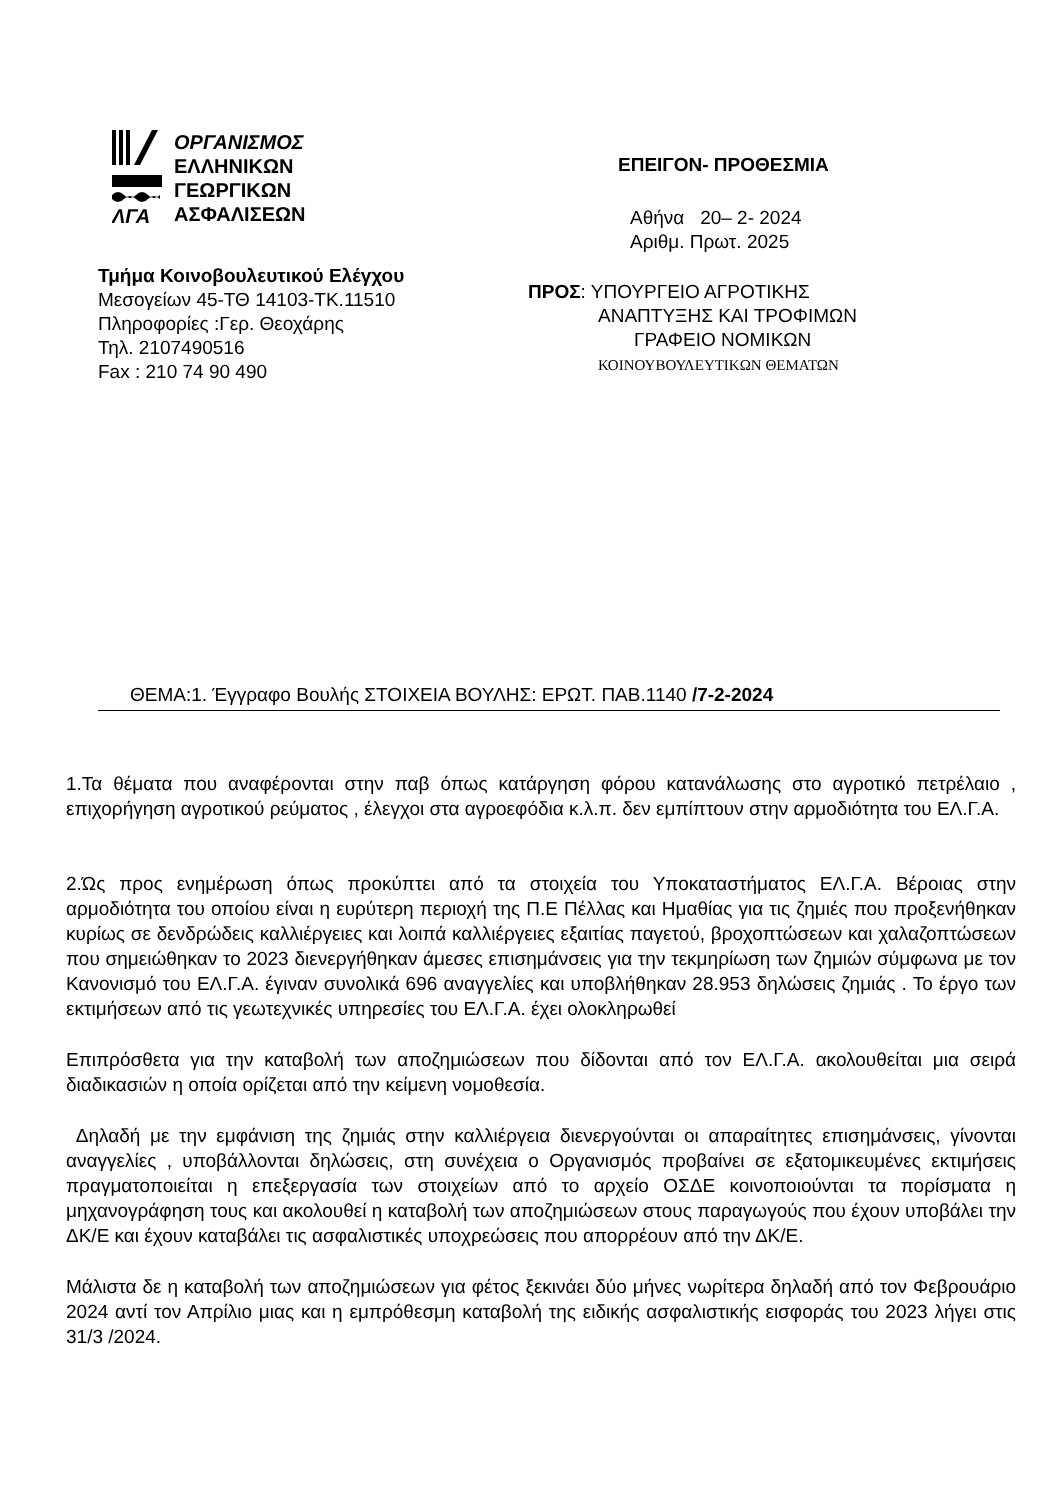ΛΓΑ
ΟΡΓΑΝΙΣΜΟΣ
ΕΛΛΗΝΙΚΩΝ
ΓΕΩΡΓΙΚΩΝ
ΑΣΦΑΛΙΣΕΩΝ
Τμήμα Κοινοβουλευτικού Ελέγχου
Μεσογείων 45-ΤΘ 14103-ΤΚ.11510
Πληροφορίες :Γερ. Θεοχάρης
Τηλ. 2107490516
Fax : 210 74 90 490
ΕΠΕΙΓΟΝ- ΠΡΟΘΕΣΜΙΑ
Αθήνα 20– 2- 2024
Αριθμ. Πρωτ. 2025
ΠΡΟΣ: ΥΠΟΥΡΓΕΙΟ ΑΓΡΟΤΙΚΗΣ
ΑΝΑΠΤΥΞΗΣ ΚΑΙ ΤΡΟΦΙΜΩΝ
ΓΡΑΦΕΙΟ ΝΟΜΙΚΩΝ
ΚΟΙΝΟΥΒΟΥΛΕΥΤΙΚΩΝ ΘΕΜΑΤΩΝ
ΘΕΜΑ:1. Έγγραφο Βουλής ΣΤΟΙΧΕΙΑ ΒΟΥΛΗΣ: ΕΡΩΤ. ΠΑΒ.1140 /7-2-2024
1.Τα θέματα που αναφέρονται στην παβ όπως κατάργηση φόρου κατανάλωσης στο αγροτικό πετρέλαιο , επιχορήγηση αγροτικού ρεύματος , έλεγχοι στα αγροεφόδια κ.λ.π. δεν εμπίπτουν στην αρμοδιότητα του ΕΛ.Γ.Α.
2.Ώς προς ενημέρωση όπως προκύπτει από τα στοιχεία του Υποκαταστήματος ΕΛ.Γ.Α. Βέροιας στην αρμοδιότητα του οποίου είναι η ευρύτερη περιοχή της Π.Ε Πέλλας και Ημαθίας για τις ζημιές που προξενήθηκαν κυρίως σε δενδρώδεις καλλιέργειες και λοιπά καλλιέργειες εξαιτίας παγετού, βροχοπτώσεων και χαλαζοπτώσεων που σημειώθηκαν το 2023 διενεργήθηκαν άμεσες επισημάνσεις για την τεκμηρίωση των ζημιών σύμφωνα με τον Κανονισμό του ΕΛ.Γ.Α. έγιναν συνολικά 696 αναγγελίες και υποβλήθηκαν 28.953 δηλώσεις ζημιάς . Το έργο των εκτιμήσεων από τις γεωτεχνικές υπηρεσίες του ΕΛ.Γ.Α. έχει ολοκληρωθεί
Επιπρόσθετα για την καταβολή των αποζημιώσεων που δίδονται από τον ΕΛ.Γ.Α. ακολουθείται μια σειρά διαδικασιών η οποία ορίζεται από την κείμενη νομοθεσία.
Δηλαδή με την εμφάνιση της ζημιάς στην καλλιέργεια διενεργούνται οι απαραίτητες επισημάνσεις, γίνονται αναγγελίες , υποβάλλονται δηλώσεις, στη συνέχεια ο Οργανισμός προβαίνει σε εξατομικευμένες εκτιμήσεις πραγματοποιείται η επεξεργασία των στοιχείων από το αρχείο ΟΣΔΕ κοινοποιούνται τα πορίσματα η μηχανογράφηση τους και ακολουθεί η καταβολή των αποζημιώσεων στους παραγωγούς που έχουν υποβάλει την ΔΚ/Ε και έχουν καταβάλει τις ασφαλιστικές υποχρεώσεις που απορρέουν από την ΔΚ/Ε.
Μάλιστα δε η καταβολή των αποζημιώσεων για φέτος ξεκινάει δύο μήνες νωρίτερα δηλαδή από τον Φεβρουάριο 2024 αντί τον Απρίλιο μιας και η εμπρόθεσμη καταβολή της ειδικής ασφαλιστικής εισφοράς του 2023 λήγει στις 31/3 /2024.